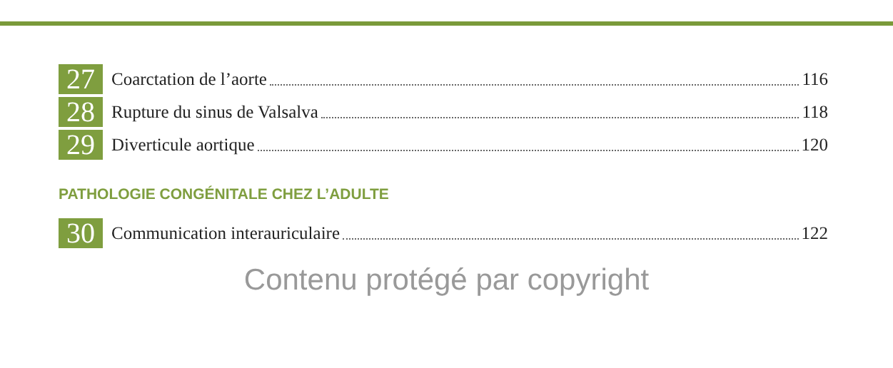27 Coarctation de l’aorte 116
28 Rupture du sinus de Valsalva 118
29 Diverticule aortique 120
PATHOLOGIE CONGÉNITALE CHEZ L’ADULTE
30 Communication interauriculaire 122
Contenu protégé par copyright